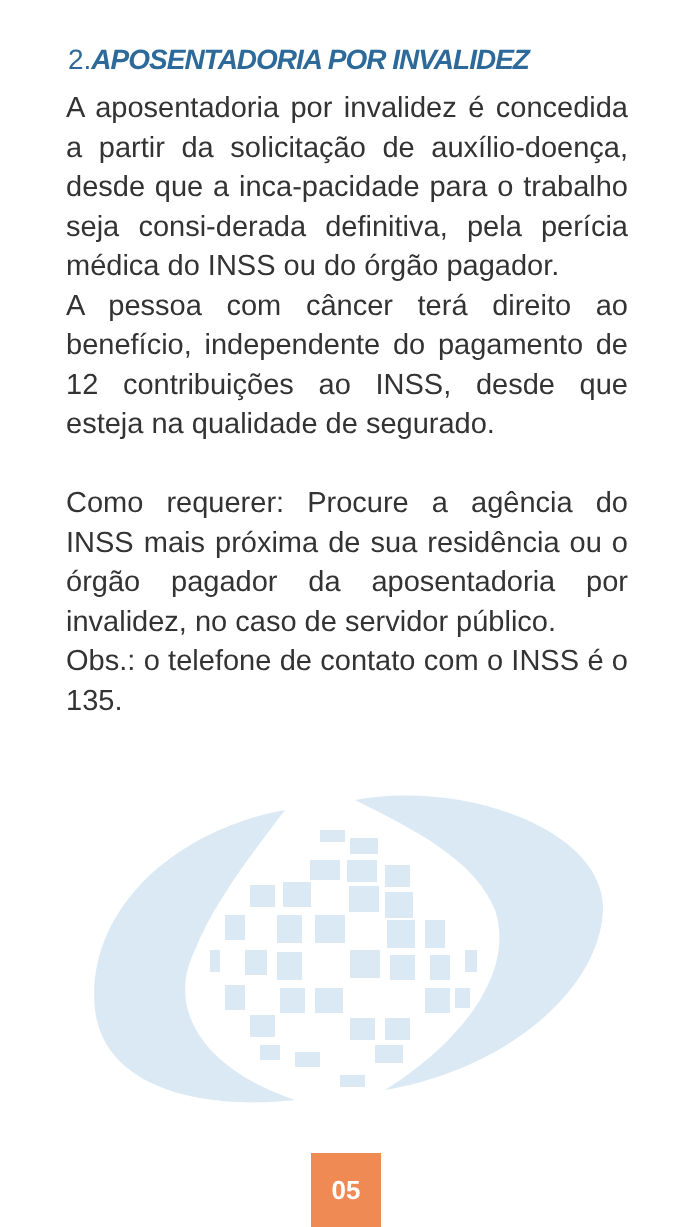2.APOSENTADORIA POR INVALIDEZ
A aposentadoria por invalidez é concedida a partir da solicitação de auxílio-doença, desde que a inca-pacidade para o trabalho seja consi-derada definitiva, pela perícia médica do INSS ou do órgão pagador.
A pessoa com câncer terá direito ao benefício, independente do pagamento de 12 contribuições ao INSS, desde que esteja na qualidade de segurado.
Como requerer: Procure a agência do INSS mais próxima de sua residência ou o órgão pagador da aposentadoria por invalidez, no caso de servidor público.
Obs.: o telefone de contato com o INSS é o 135.
05